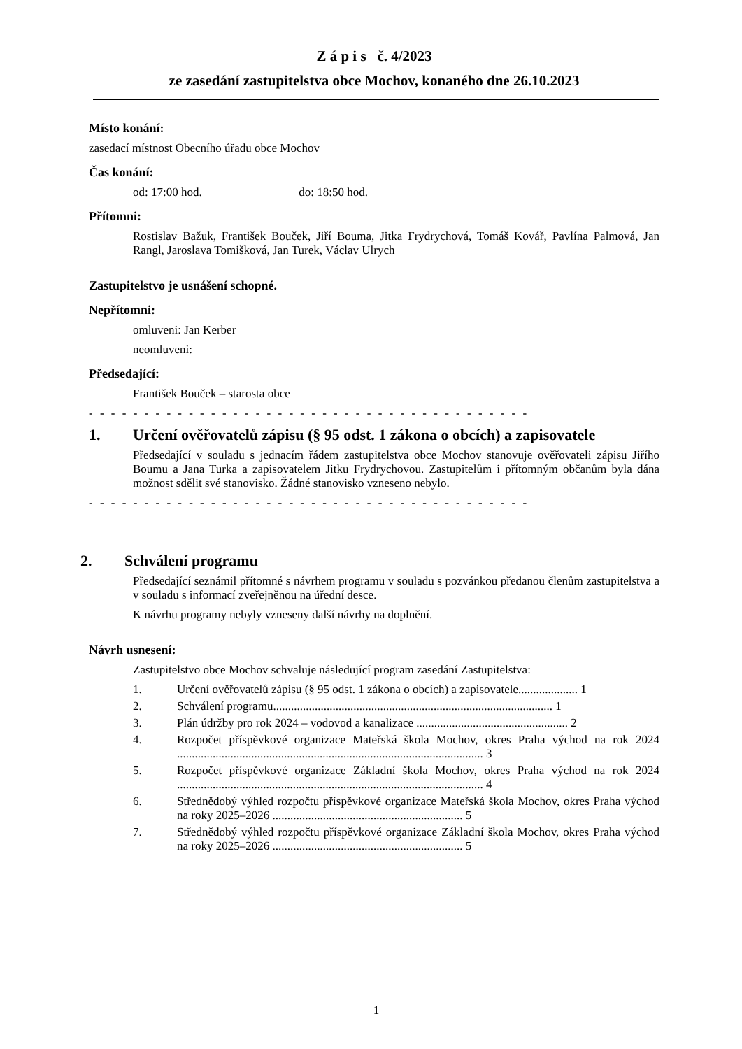Z á p i s č. 4/2023
ze zasedání zastupitelstva obce Mochov, konaného dne 26.10.2023
Místo konání:
zasedací místnost Obecního úřadu obce Mochov
Čas konání:
od: 17:00 hod. do: 18:50 hod.
Přítomni:
Rostislav Bažuk, František Bouček, Jiří Bouma, Jitka Frydrychová, Tomáš Kovář, Pavlína Palmová, Jan Rangl, Jaroslava Tomišková, Jan Turek, Václav Ulrych
Zastupitelstvo je usnášení schopné.
Nepřítomni:
omluveni: Jan Kerber
neomluveni:
Předsedající:
František Bouček – starosta obce
- - - - - - - - - - - - - - - - - - - - - - - - - - - - - - - - - - - - - - - -
1. Určení ověřovatelů zápisu (§ 95 odst. 1 zákona o obcích) a zapisovatele
Předsedající v souladu s jednacím řádem zastupitelstva obce Mochov stanovuje ověřovateli zápisu Jiřího Boumu a Jana Turka a zapisovatelem Jitku Frydrychovou. Zastupitelům i přítomným občanům byla dána možnost sdělit své stanovisko. Žádné stanovisko vzneseno nebylo.
- - - - - - - - - - - - - - - - - - - - - - - - - - - - - - - - - - - - - - - -
2. Schválení programu
Předsedající seznámil přítomné s návrhem programu v souladu s pozvánkou předanou členům zastupitelstva a v souladu s informací zveřejněnou na úřední desce.
K návrhu programy nebyly vzneseny další návrhy na doplnění.
Návrh usnesení:
Zastupitelstvo obce Mochov schvaluje následující program zasedání Zastupitelstva:
1. Určení ověřovatelů zápisu (§ 95 odst. 1 zákona o obcích) a zapisovatele.................... 1
2. Schválení programu.............................................................................................. 1
3. Plán údržby pro rok 2024 – vodovod a kanalizace ................................................... 2
4. Rozpočet příspěvkové organizace Mateřská škola Mochov, okres Praha východ na rok 2024 ....................................................................................................... 3
5. Rozpočet příspěvkové organizace Základní škola Mochov, okres Praha východ na rok 2024 ....................................................................................................... 4
6. Střednědobý výhled rozpočtu příspěvkové organizace Mateřská škola Mochov, okres Praha východ na roky 2025–2026 ................................................................ 5
7. Střednědobý výhled rozpočtu příspěvkové organizace Základní škola Mochov, okres Praha východ na roky 2025–2026 ................................................................ 5
1